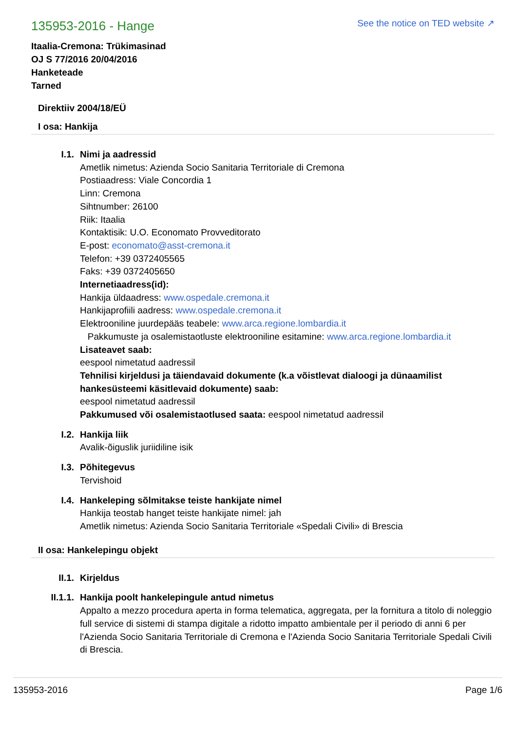135953-2016 - Hange
See the notice on TED website ↗
Itaalia-Cremona: Trükimasinad
OJ S 77/2016 20/04/2016
Hanketeade
Tarned
Direktiiv 2004/18/EÜ
I osa: Hankija
I.1. Nimi ja aadressid
Ametlik nimetus: Azienda Socio Sanitaria Territoriale di Cremona
Postiaadress: Viale Concordia 1
Linn: Cremona
Sihtnumber: 26100
Riik: Itaalia
Kontaktisik: U.O. Economato Provveditorato
E-post: economato@asst-cremona.it
Telefon: +39 0372405565
Faks: +39 0372405650
Internetiaadress(id):
Hankija üldaadress: www.ospedale.cremona.it
Hankijaprofiili aadress: www.ospedale.cremona.it
Elektrooniline juurdepääs teabele: www.arca.regione.lombardia.it
Pakkumuste ja osalemistaotluste elektrooniline esitamine: www.arca.regione.lombardia.it
Lisateavet saab:
eespool nimetatud aadressil
Tehnilisi kirjeldusi ja täiendavaid dokumente (k.a võistlevat dialoogi ja dünaamilist hankesüsteemi käsitlevaid dokumente) saab:
eespool nimetatud aadressil
Pakkumused või osalemistaotlused saata: eespool nimetatud aadressil
I.2. Hankija liik
Avalik-õiguslik juriidiline isik
I.3. Põhitegevus
Tervishoid
I.4. Hankeleping sõlmitakse teiste hankijate nimel
Hankija teostab hanget teiste hankijate nimel: jah
Ametlik nimetus: Azienda Socio Sanitaria Territoriale «Spedali Civili» di Brescia
II osa: Hankelepingu objekt
II.1. Kirjeldus
II.1.1. Hankija poolt hankelepingule antud nimetus
Appalto a mezzo procedura aperta in forma telematica, aggregata, per la fornitura a titolo di noleggio full service di sistemi di stampa digitale a ridotto impatto ambientale per il periodo di anni 6 per l'Azienda Socio Sanitaria Territoriale di Cremona e l'Azienda Socio Sanitaria Territoriale Spedali Civili di Brescia.
135953-2016 Page 1/6